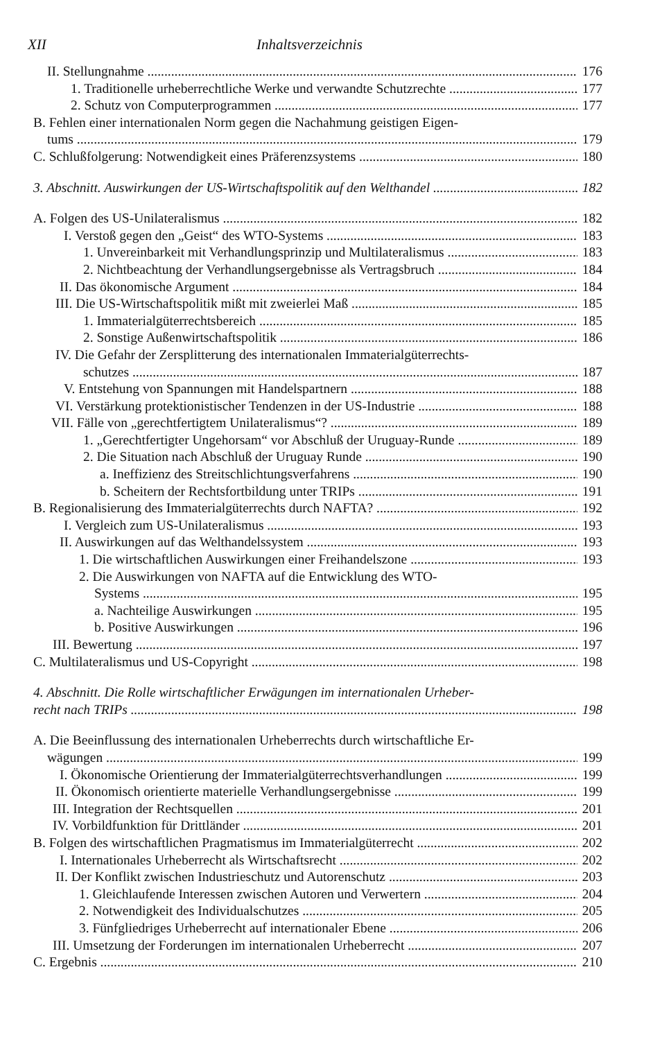XII Inhaltsverzeichnis
II. Stellungnahme 176
1. Traditionelle urheberrechtliche Werke und verwandte Schutzrechte 177
2. Schutz von Computerprogrammen 177
B. Fehlen einer internationalen Norm gegen die Nachahmung geistigen Eigen-
tums 179
C. Schlußfolgerung: Notwendigkeit eines Präferenzsystems 180
3. Abschnitt. Auswirkungen der US-Wirtschaftspolitik auf den Welthandel 182
A. Folgen des US-Unilateralismus 182
I. Verstoß gegen den „Geist“ des WTO-Systems 183
1. Unvereinbarkeit mit Verhandlungsprinzip und Multilateralismus 183
2. Nichtbeachtung der Verhandlungsergebnisse als Vertragsbruch 184
II. Das ökonomische Argument 184
III. Die US-Wirtschaftspolitik mißt mit zweierlei Maß 185
1. Immaterialgüterrechtsbereich 185
2. Sonstige Außenwirtschaftspolitik 186
IV. Die Gefahr der Zersplitterung des internationalen Immaterialgüterrechts-
schutzes 187
V. Entstehung von Spannungen mit Handelspartnern 188
VI. Verstärkung protektionistischer Tendenzen in der US-Industrie 188
VII. Fälle von „gerechtfertigtem Unilateralismus“? 189
1. „Gerechtfertigter Ungehorsam“ vor Abschluß der Uruguay-Runde 189
2. Die Situation nach Abschluß der Uruguay Runde 190
a. Ineffizienz des Streitschlichtungsverfahrens 190
b. Scheitern der Rechtsfortbildung unter TRIPs 191
B. Regionalisierung des Immaterialgüterrechts durch NAFTA? 192
I. Vergleich zum US-Unilateralismus 193
II. Auswirkungen auf das Welthandelssystem 193
1. Die wirtschaftlichen Auswirkungen einer Freihandelszone 193
2. Die Auswirkungen von NAFTA auf die Entwicklung des WTO-
Systems 195
a. Nachteilige Auswirkungen 195
b. Positive Auswirkungen 196
III. Bewertung 197
C. Multilateralismus und US-Copyright 198
4. Abschnitt. Die Rolle wirtschaftlicher Erwägungen im internationalen Urheber-
recht nach TRIPs 198
A. Die Beeinflussung des internationalen Urheberrechts durch wirtschaftliche Er-
wägungen 199
I. Ökonomische Orientierung der Immaterialgüterrechtsverhandlungen 199
II. Ökonomisch orientierte materielle Verhandlungsergebnisse 199
III. Integration der Rechtsquellen 201
IV. Vorbildfunktion für Drittländer 201
B. Folgen des wirtschaftlichen Pragmatismus im Immaterialgüterrecht 202
I. Internationales Urheberrecht als Wirtschaftsrecht 202
II. Der Konflikt zwischen Industrieschutz und Autorenschutz 203
1. Gleichlaufende Interessen zwischen Autoren und Verwertern 204
2. Notwendigkeit des Individualschutzes 205
3. Fünfgliedriges Urheberrecht auf internationaler Ebene 206
III. Umsetzung der Forderungen im internationalen Urheberrecht 207
C. Ergebnis 210